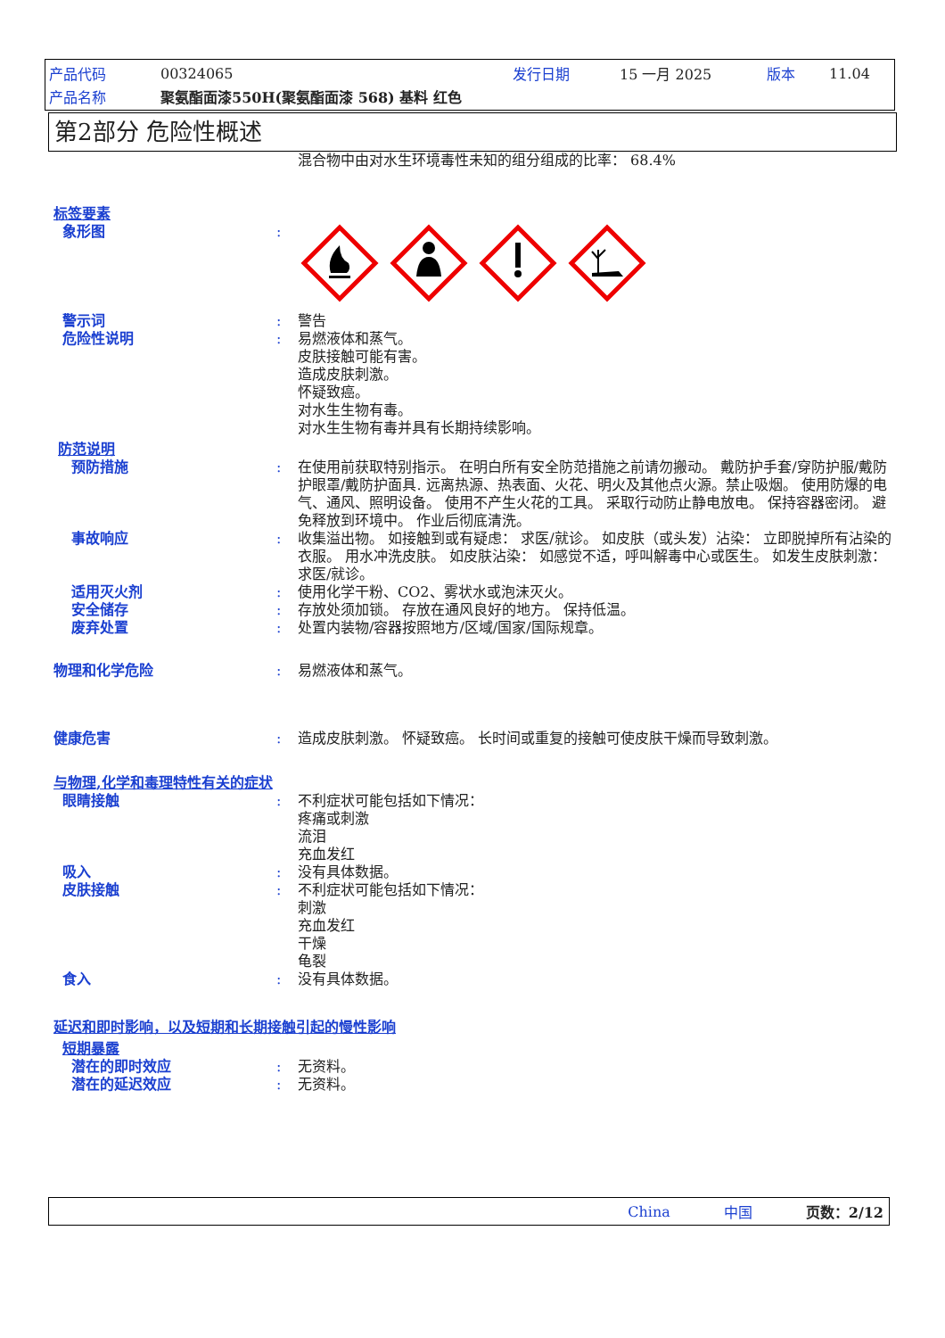产品代码 00324065 发行日期 15 一月 2025 版本 11.04
产品名称 聚氨酯面漆550H(聚氨酯面漆 568) 基料 红色
第2部分 危险性概述
混合物中由对水生环境毒性未知的组分组成的比率： 68.4%
标签要素
象形图:
警示词: 警告
危险性说明: 易燃液体和蒸气。
皮肤接触可能有害。
造成皮肤刺激。
怀疑致癌。
对水生生物有毒。
对水生生物有毒并具有长期持续影响。
防范说明
预防措施: 在使用前获取特别指示。 在明白所有安全防范措施之前请勿搬动。 戴防护手套/穿防护服/戴防护眼罩/戴防护面具. 远离热源、热表面、火花、明火及其他点火源。禁止吸烟。 使用防爆的电气、通风、照明设备。 使用不产生火花的工具。 采取行动防止静电放电。 保持容器密闭。 避免释放到环境中。 作业后彻底清洗。
事故响应: 收集溢出物。 如接触到或有疑虑： 求医/就诊。 如皮肤（或头发）沾染： 立即脱掉所有沾染的衣服。 用水冲洗皮肤。 如皮肤沾染： 如感觉不适，呼叫解毒中心或医生。 如发生皮肤刺激： 求医/就诊。
适用灭火剂: 使用化学干粉、CO2、雾状水或泡沫灭火。
安全储存: 存放处须加锁。 存放在通风良好的地方。 保持低温。
废弃处置: 处置内装物/容器按照地方/区域/国家/国际规章。
物理和化学危险: 易燃液体和蒸气。
健康危害: 造成皮肤刺激。 怀疑致癌。 长时间或重复的接触可使皮肤干燥而导致刺激。
与物理,化学和毒理特性有关的症状
眼睛接触: 不利症状可能包括如下情况：
疼痛或刺激
流泪
充血发红
吸入: 没有具体数据。
皮肤接触: 不利症状可能包括如下情况：
刺激
充血发红
干燥
龟裂
食入: 没有具体数据。
延迟和即时影响，以及短期和长期接触引起的慢性影响
短期暴露
潜在的即时效应: 无资料。
潜在的延迟效应: 无资料。
China 中国 页数：2/12